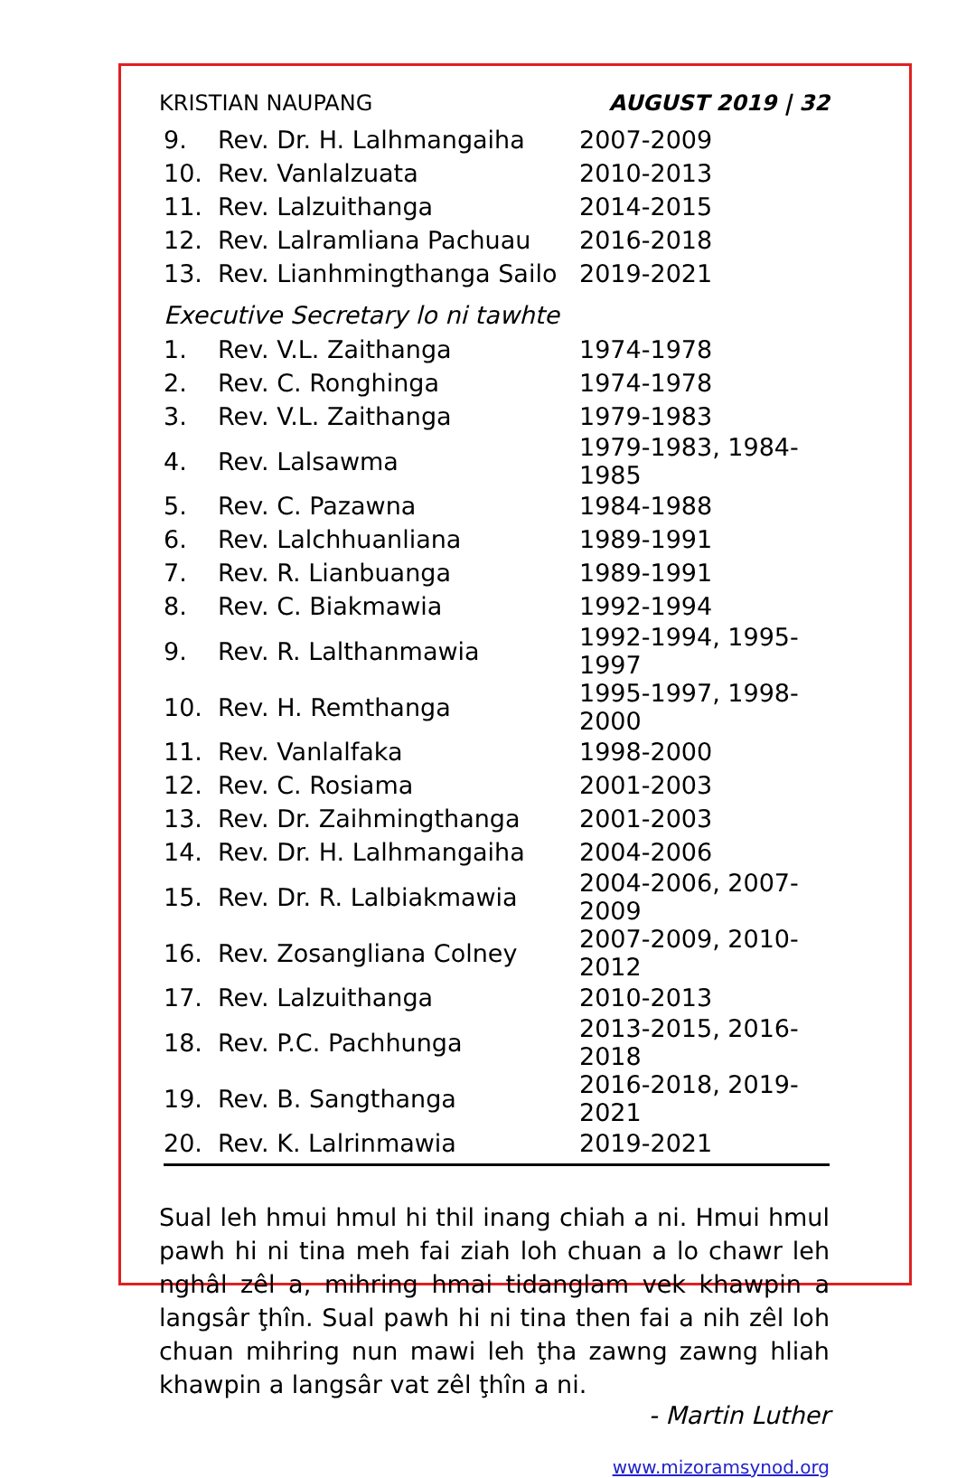KRISTIAN NAUPANG AUGUST 2019 | 32
| 9. | Rev. Dr. H. Lalhmangaiha | 2007-2009 |
| 10. | Rev. Vanlalzuata | 2010-2013 |
| 11. | Rev. Lalzuithanga | 2014-2015 |
| 12. | Rev. Lalramliana Pachuau | 2016-2018 |
| 13. | Rev. Lianhmingthanga Sailo | 2019-2021 |
Executive Secretary lo ni tawhte
| 1. | Rev. V.L. Zaithanga | 1974-1978 |
| 2. | Rev. C. Ronghinga | 1974-1978 |
| 3. | Rev. V.L. Zaithanga | 1979-1983 |
| 4. | Rev. Lalsawma | 1979-1983, 1984-1985 |
| 5. | Rev. C. Pazawna | 1984-1988 |
| 6. | Rev. Lalchhuanliana | 1989-1991 |
| 7. | Rev. R. Lianbuanga | 1989-1991 |
| 8. | Rev. C. Biakmawia | 1992-1994 |
| 9. | Rev. R. Lalthanmawia | 1992-1994, 1995-1997 |
| 10. | Rev. H. Remthanga | 1995-1997, 1998-2000 |
| 11. | Rev. Vanlalfaka | 1998-2000 |
| 12. | Rev. C. Rosiama | 2001-2003 |
| 13. | Rev. Dr. Zaihmingthanga | 2001-2003 |
| 14. | Rev. Dr. H. Lalhmangaiha | 2004-2006 |
| 15. | Rev. Dr. R. Lalbiakmawia | 2004-2006, 2007-2009 |
| 16. | Rev. Zosangliana Colney | 2007-2009, 2010-2012 |
| 17. | Rev. Lalzuithanga | 2010-2013 |
| 18. | Rev. P.C. Pachhunga | 2013-2015, 2016-2018 |
| 19. | Rev. B. Sangthanga | 2016-2018, 2019-2021 |
| 20. | Rev. K. Lalrinmawia | 2019-2021 |
Sual leh hmui hmul hi thil inang chiah a ni. Hmui hmul pawh hi ni tina meh fai ziah loh chuan a lo chawr leh nghâl zêl a, mihring hmai tidanglam vek khawpin a langsâr ţhîn. Sual pawh hi ni tina then fai a nih zêl loh chuan mihring nun mawi leh ţha zawng zawng hliah khawpin a langsâr vat zêl ţhîn a ni.
- Martin Luther
www.mizoramsynod.org